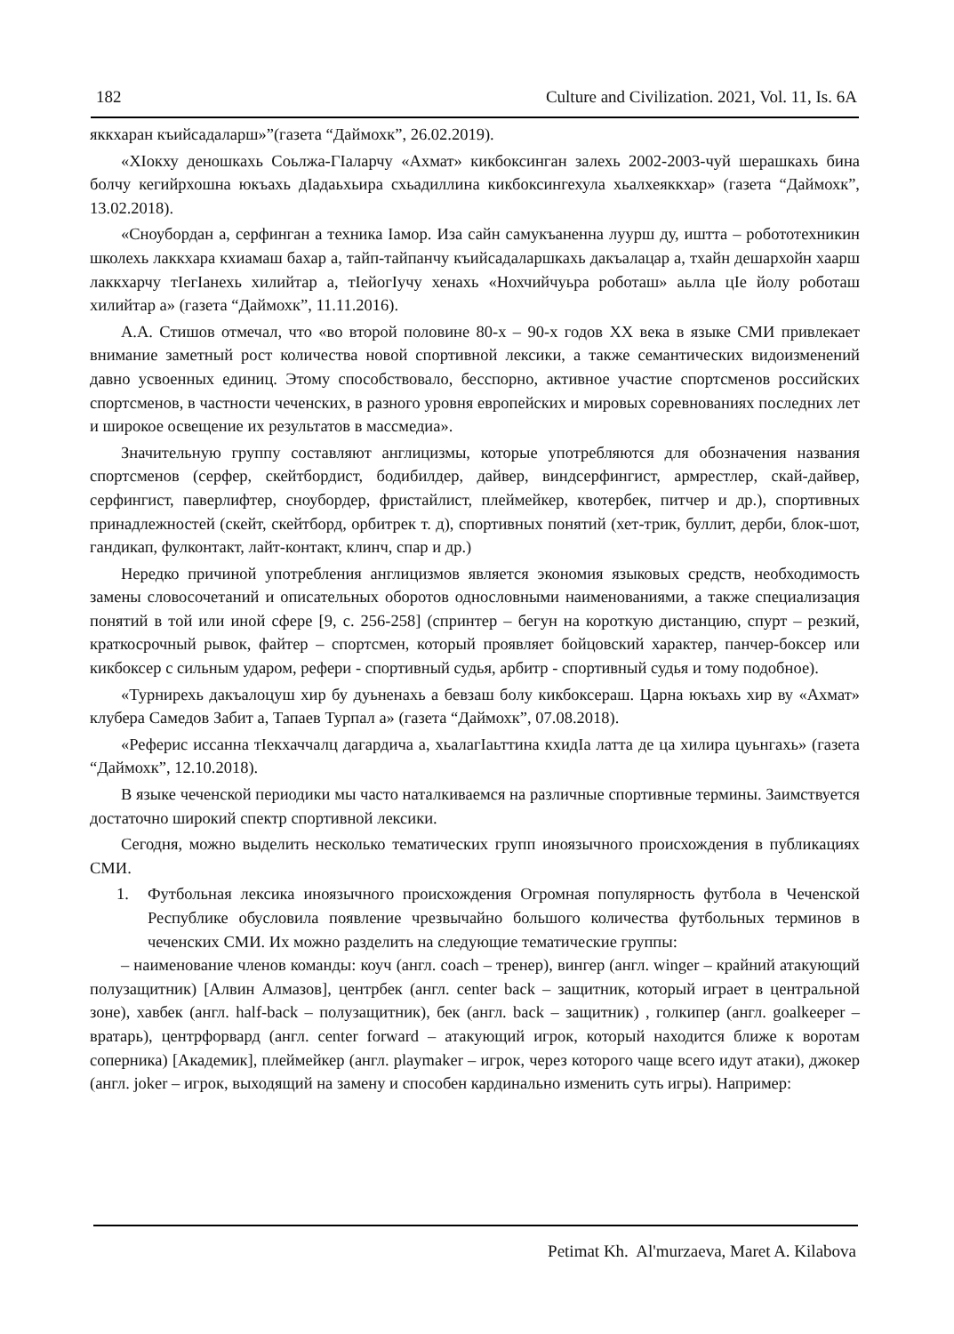182 Culture and Civilization. 2021, Vol. 11, Is. 6A
яккхаран къийсадаларш»”(газета “Даймохк”, 26.02.2019).
«ХIокху деношкахь Соьлжа-ГIаларчу «Ахмат» кикбоксинган залехь 2002-2003-чуй шерашкахь бина болчу кегийрхошна юкъахь дIадаьхьира схьадиллина кикбоксингехула хьалхеяккхар» (газета “Даймохк”, 13.02.2018).
«Сноубордан а, серфинган а техника Iамор. Иза сайн самукъаненна луурш ду, иштта – робототехникин школехь лаккхара кхиамаш бахар а, тайп-тайпанчу къийсадаларшкахь дакъалацар а, тхайн дешархойн хаарш лаккхарчу тIегIанехь хилийтар а, тIейогIучу хенахь «Нохчийчуьра роботаш» аьлла цIе йолу роботаш хилийтар а» (газета “Даймохк”, 11.11.2016).
А.А. Стишов отмечал, что «во второй половине 80-х – 90-х годов ХХ века в языке СМИ привлекает внимание заметный рост количества новой спортивной лексики, а также семантических видоизменений давно усвоенных единиц. Этому способствовало, бесспорно, активное участие спортсменов российских спортсменов, в частности чеченских, в разного уровня европейских и мировых соревнованиях последних лет и широкое освещение их результатов в массмедиа».
Значительную группу составляют англицизмы, которые употребляются для обозначения названия спортсменов (серфер, скейтбордист, бодибилдер, дайвер, виндсерфингист, армрестлер, скай-дайвер, серфингист, паверлифтер, сноубордер, фристайлист, плеймейкер, квотербек, питчер и др.), спортивных принадлежностей (скейт, скейтборд, орбитрек т. д), спортивных понятий (хет-трик, буллит, дерби, блок-шот, гандикап, фулконтакт, лайт-контакт, клинч, спар и др.)
Нередко причиной употребления англицизмов является экономия языковых средств, необходимость замены словосочетаний и описательных оборотов однословными наименованиями, а также специализация понятий в той или иной сфере [9, с. 256-258] (спринтер – бегун на короткую дистанцию, спурт – резкий, краткосрочный рывок, файтер – спортсмен, который проявляет бойцовский характер, панчер-боксер или кикбоксер с сильным ударом, рефери - спортивный судья, арбитр - спортивный судья и тому подобное).
«Турнирехь дакъалоцуш хир бу дуьненахь а бевзаш болу кикбоксераш. Царна юкъахь хир ву «Ахмат» клубера Самедов Забит а, Тапаев Турпал а» (газета “Даймохк”, 07.08.2018).
«Реферис иссанна тIекхаччалц дагардича а, хьалагIаьттина кхидIа латта де ца хилира цуьнгахь» (газета “Даймохк”, 12.10.2018).
В языке чеченской периодики мы часто наталкиваемся на различные спортивные термины. Заимствуется достаточно широкий спектр спортивной лексики.
Сегодня, можно выделить несколько тематических групп иноязычного происхождения в публикациях СМИ.
1. Футбольная лексика иноязычного происхождения Огромная популярность футбола в Чеченской Республике обусловила появление чрезвычайно большого количества футбольных терминов в чеченских СМИ. Их можно разделить на следующие тематические группы:
– наименование членов команды: коуч (англ. coach – тренер), вингер (англ. winger – крайний атакующий полузащитник) [Алвин Алмазов], центрбек (англ. center back – защитник, который играет в центральной зоне), хавбек (англ. half-back – полузащитник), бек (англ. back – защитник) , голкипер (англ. goalkeeper – вратарь), центрфорвард (англ. center forward – атакующий игрок, который находится ближе к воротам соперника) [Академик], плеймейкер (англ. playmaker – игрок, через которого чаще всего идут атаки), джокер (англ. joker – игрок, выходящий на замену и способен кардинально изменить суть игры). Например:
Petimat Kh. Al'murzaeva, Maret A. Kilabova